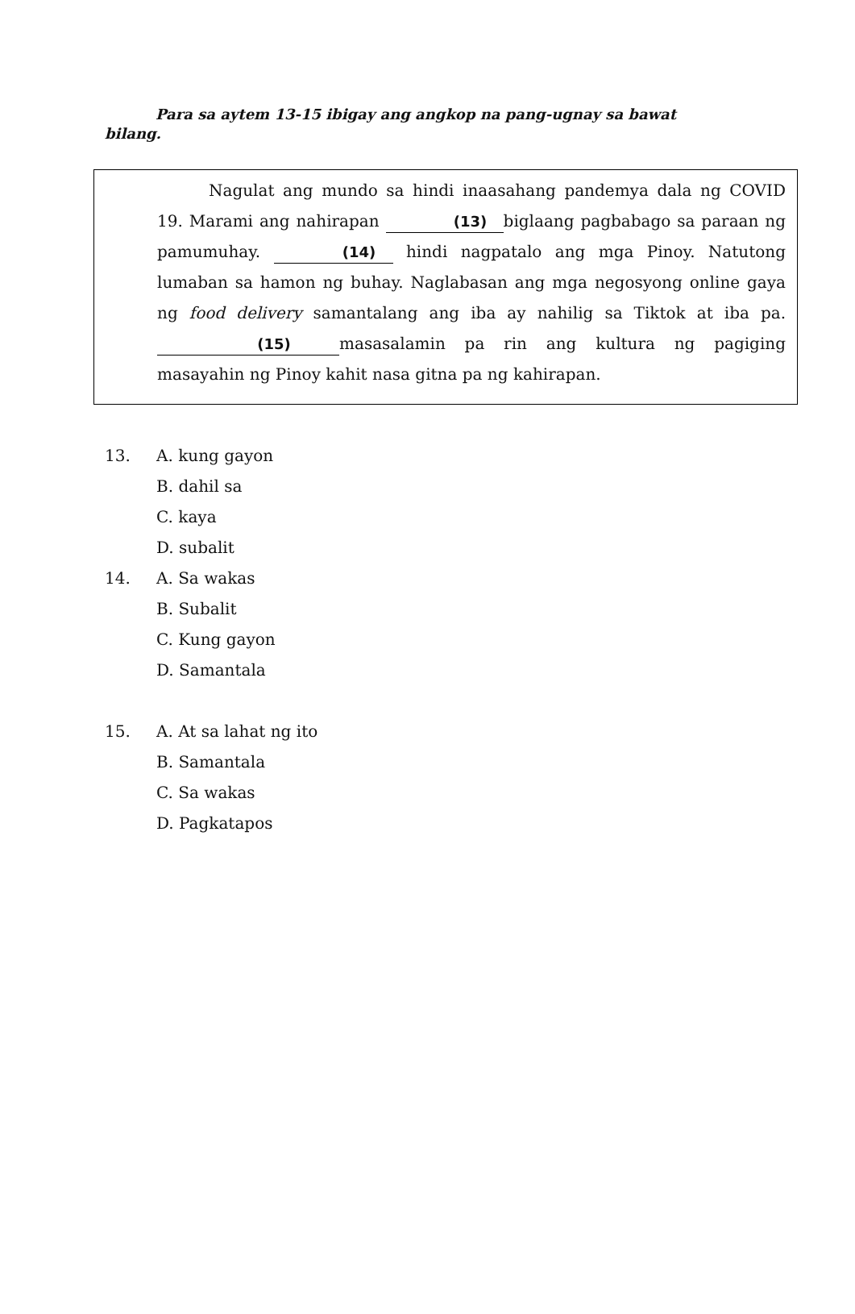Para sa aytem 13-15 ibigay ang angkop na pang-ugnay sa bawat bilang.
Nagulat ang mundo sa hindi inaasahang pandemya dala ng COVID 19. Marami ang nahirapan (13) biglaang pagbabago sa paraan ng pamumuhay. (14) hindi nagpatalo ang mga Pinoy. Natutong lumaban sa hamon ng buhay. Naglabasan ang mga negosyong online gaya ng food delivery samantalang ang iba ay nahilig sa Tiktok at iba pa. (15) masasalamin pa rin ang kultura ng pagiging masayahin ng Pinoy kahit nasa gitna pa ng kahirapan.
13. A. kung gayon
B. dahil sa
C. kaya
D. subalit
14. A. Sa wakas
B. Subalit
C. Kung gayon
D. Samantala
15. A. At sa lahat ng ito
B. Samantala
C. Sa wakas
D. Pagkatapos